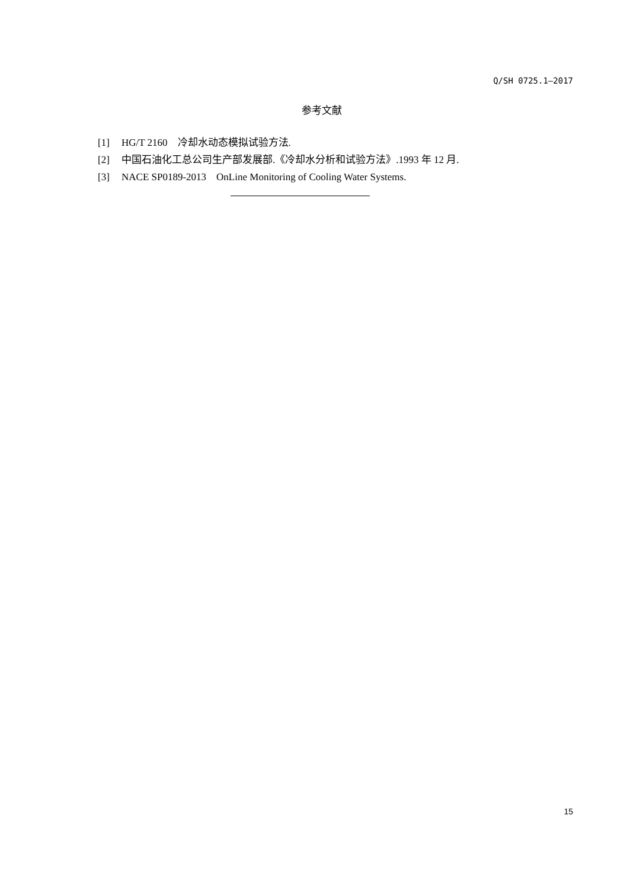Q/SH 0725.1—2017
参考文献
[1] HG/T 2160　冷却水动态模拟试验方法.
[2] 中国石油化工总公司生产部发展部.《冷却水分析和试验方法》.1993 年 12 月.
[3] NACE SP0189-2013　OnLine Monitoring of Cooling Water Systems.
15